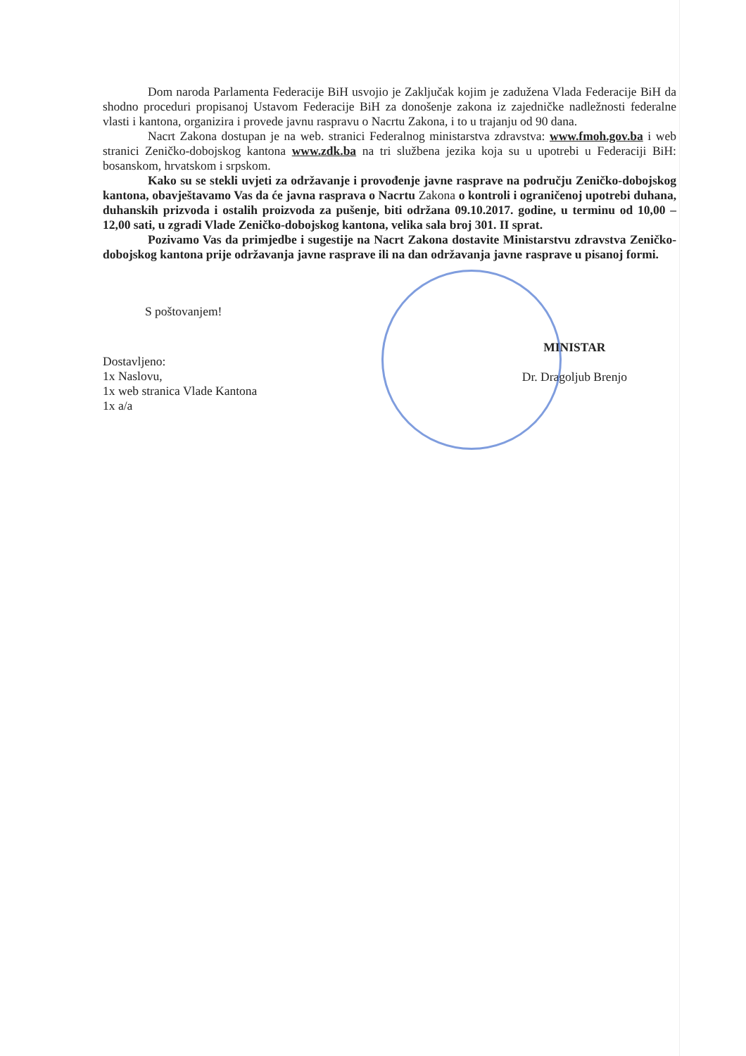Dom naroda Parlamenta Federacije BiH usvojio je Zaključak kojim je zadužena Vlada Federacije BiH da shodno proceduri propisanoj Ustavom Federacije BiH za donošenje zakona iz zajedničke nadležnosti federalne vlasti i kantona, organizira i provede javnu raspravu o Nacrtu Zakona, i to u trajanju od 90 dana.
Nacrt Zakona dostupan je na web. stranici Federalnog ministarstva zdravstva: www.fmoh.gov.ba i web stranici Zeničko-dobojskog kantona www.zdk.ba na tri službena jezika koja su u upotrebi u Federaciji BiH: bosanskom, hrvatskom i srpskom.
Kako su se stekli uvjeti za održavanje i provođenje javne rasprave na području Zeničko-dobojskog kantona, obavještavamo Vas da će javna rasprava o Nacrtu Zakona o kontroli i ograničenoj upotrebi duhana, duhanskih prizvoda i ostalih proizvoda za pušenje, biti održana 09.10.2017. godine, u terminu od 10,00 – 12,00 sati, u zgradi Vlade Zeničko-dobojskog kantona, velika sala broj 301. II sprat.
Pozivamo Vas da primjedbe i sugestije na Nacrt Zakona dostavite Ministarstvu zdravstva Zeničko-dobojskog kantona prije održavanja javne rasprave ili na dan održavanja javne rasprave u pisanoj formi.
S poštovanjem!
Dostavljeno:
1x Naslovu,
1x web stranica Vlade Kantona
1x a/a
MINISTAR
Dr. Dragoljub Brenjo